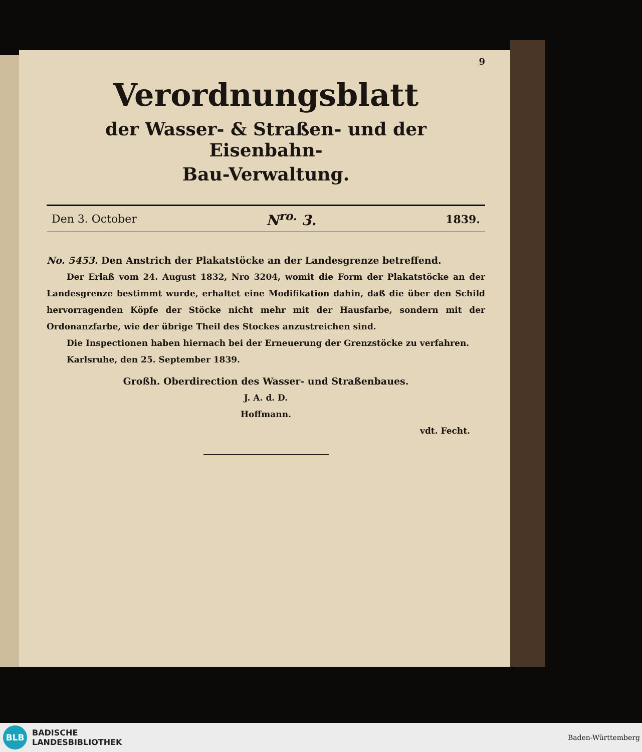9
Verordnungsblatt
der Wasser- & Straßen- und der Eisenbahn-
Bau-Verwaltung.
Den 3. October N<sup>ro.</sup> 3. 1839.
No. 5453. Den Anstrich der Plakatstöcke an der Landesgrenze betreffend.
Der Erlaß vom 24. August 1832, Nro 3204, womit die Form der Plakatstöcke an der Landesgrenze bestimmt wurde, erhaltet eine Modifikation dahin, daß die über den Schild hervorragenden Köpfe der Stöcke nicht mehr mit der Hausfarbe, sondern mit der Ordonanzfarbe, wie der übrige Theil des Stockes anzustreichen sind.
Die Inspectionen haben hiernach bei der Erneuerung der Grenzstöcke zu verfahren.
Karlsruhe, den 25. September 1839.
Großh. Oberdirection des Wasser- und Straßenbaues.
J. A. d. D.
Hoffmann.
vdt. Fecht.
BLB
BADISCHE
LANDESBIBLIOTHEK
Baden-Württemberg